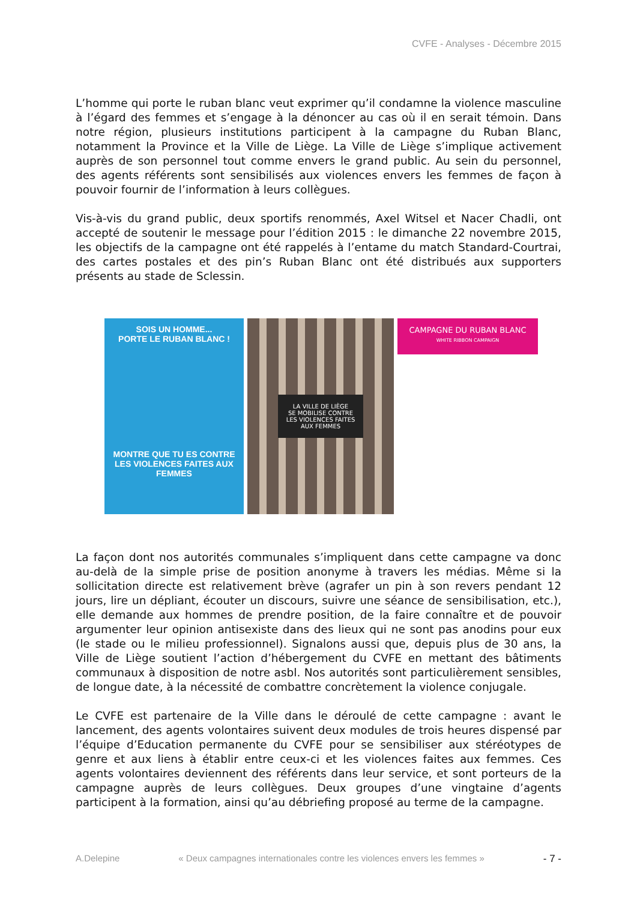CVFE - Analyses - Décembre 2015
L’homme qui porte le ruban blanc veut exprimer qu’il condamne la violence masculine à l’égard des femmes et s’engage à la dénoncer au cas où il en serait témoin. Dans notre région, plusieurs institutions participent à la campagne du Ruban Blanc, notamment la Province et la Ville de Liège. La Ville de Liège s’implique activement auprès de son personnel tout comme envers le grand public. Au sein du personnel, des agents référents sont sensibilisés aux violences envers les femmes de façon à pouvoir fournir de l’information à leurs collègues.
Vis-à-vis du grand public, deux sportifs renommés, Axel Witsel et Nacer Chadli, ont accepté de soutenir le message pour l’édition 2015 : le dimanche 22 novembre 2015, les objectifs de la campagne ont été rappelés à l’entame du match Standard-Courtrai, des cartes postales et des pin’s Ruban Blanc ont été distribués aux supporters présents au stade de Sclessin.
SOIS UN HOMME...
PORTE LE RUBAN BLANC !
MONTRE QUE TU ES CONTRE LES VIOLENCES FAITES AUX FEMMES
LA VILLE DE LIÈGE
SE MOBILISE CONTRE
LES VIOLENCES FAITES
AUX FEMMES
CAMPAGNE DU RUBAN BLANC
WHITE RIBBON CAMPAIGN
La façon dont nos autorités communales s’impliquent dans cette campagne va donc au-delà de la simple prise de position anonyme à travers les médias. Même si la sollicitation directe est relativement brève (agrafer un pin à son revers pendant 12 jours, lire un dépliant, écouter un discours, suivre une séance de sensibilisation, etc.), elle demande aux hommes de prendre position, de la faire connaître et de pouvoir argumenter leur opinion antisexiste dans des lieux qui ne sont pas anodins pour eux (le stade ou le milieu professionnel). Signalons aussi que, depuis plus de 30 ans, la Ville de Liège soutient l’action d’hébergement du CVFE en mettant des bâtiments communaux à disposition de notre asbl. Nos autorités sont particulièrement sensibles, de longue date, à la nécessité de combattre concrètement la violence conjugale.
Le CVFE est partenaire de la Ville dans le déroulé de cette campagne : avant le lancement, des agents volontaires suivent deux modules de trois heures dispensé par l’équipe d’Education permanente du CVFE pour se sensibiliser aux stéréotypes de genre et aux liens à établir entre ceux-ci et les violences faites aux femmes. Ces agents volontaires deviennent des référents dans leur service, et sont porteurs de la campagne auprès de leurs collègues. Deux groupes d’une vingtaine d’agents participent à la formation, ainsi qu’au débriefing proposé au terme de la campagne.
A.Delepine « Deux campagnes internationales contre les violences envers les femmes » - 7 -